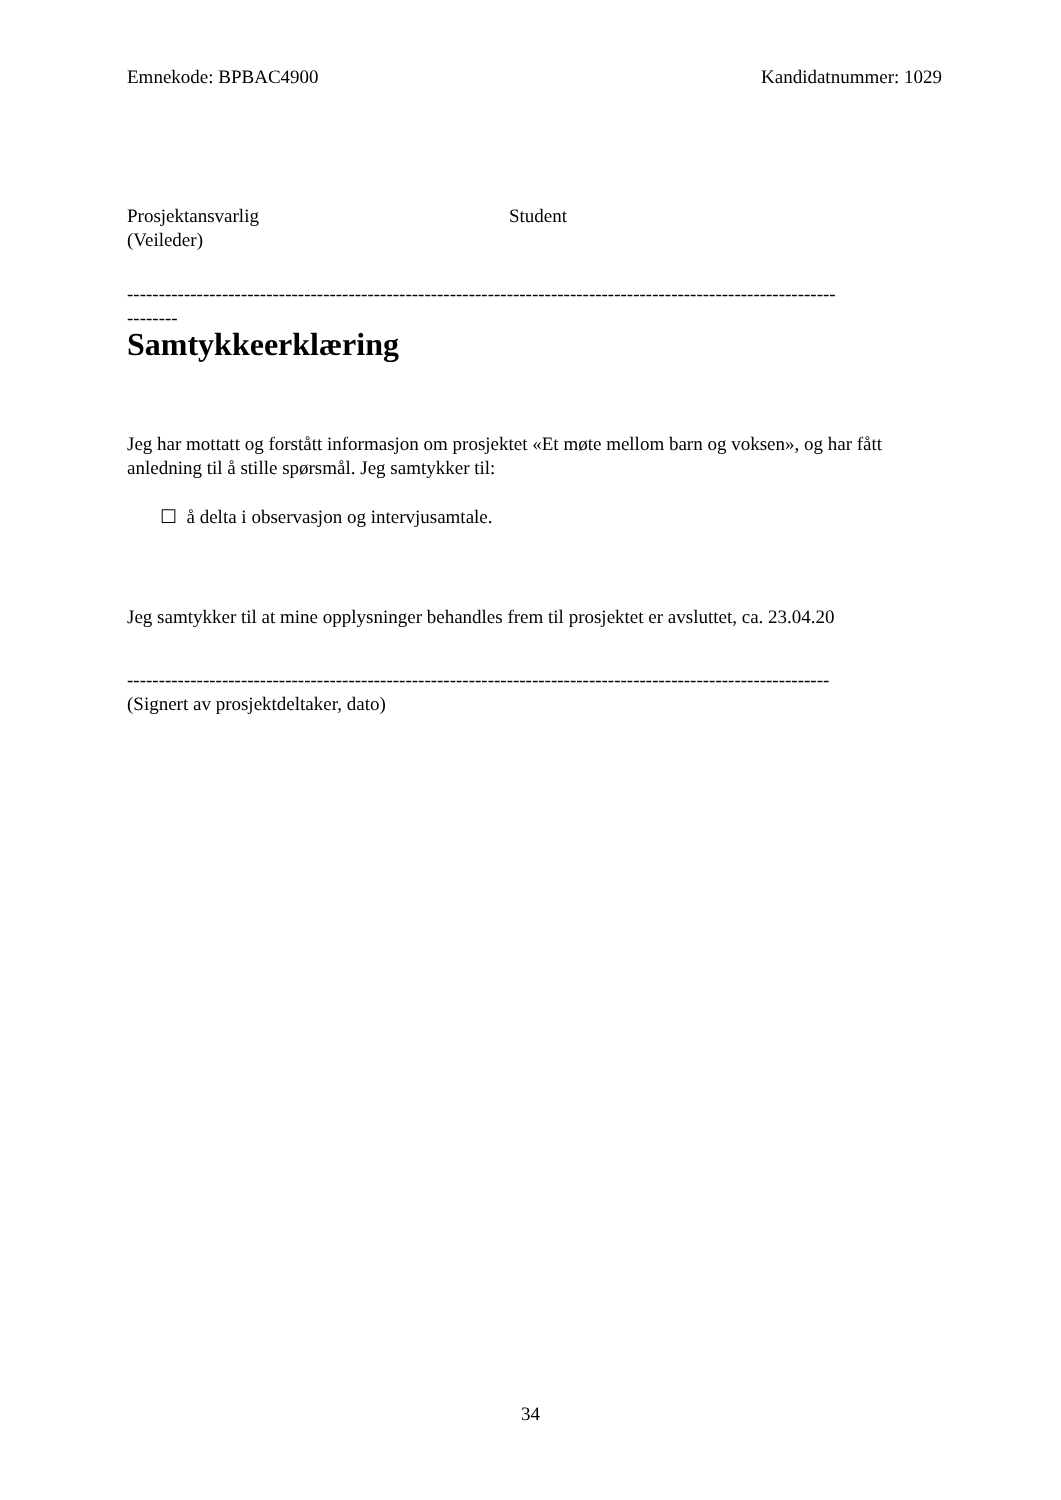Emnekode: BPBAC4900 Kandidatnummer: 1029
Prosjektansvarlig
(Veileder)
Student
----------------------------------------------------------------------------------------------------------------
--------
Samtykkeerklæring
Jeg har mottatt og forstått informasjon om prosjektet «Et møte mellom barn og voksen», og har fått anledning til å stille spørsmål. Jeg samtykker til:
☐ å delta i observasjon og intervjusamtale.
Jeg samtykker til at mine opplysninger behandles frem til prosjektet er avsluttet, ca. 23.04.20
---------------------------------------------------------------------------------------------------------------
(Signert av prosjektdeltaker, dato)
34